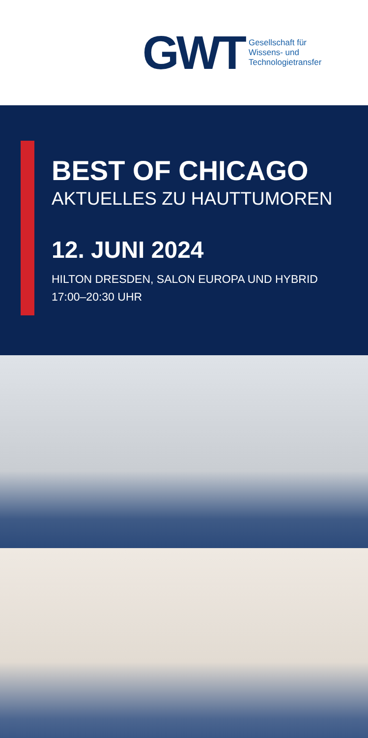GWT
Gesellschaft für
Wissens- und
Technologietransfer
BEST OF CHICAGO
AKTUELLES ZU HAUTTUMOREN
12. JUNI 2024
HILTON DRESDEN, SALON EUROPA UND HYBRID
17:00–20:30 UHR